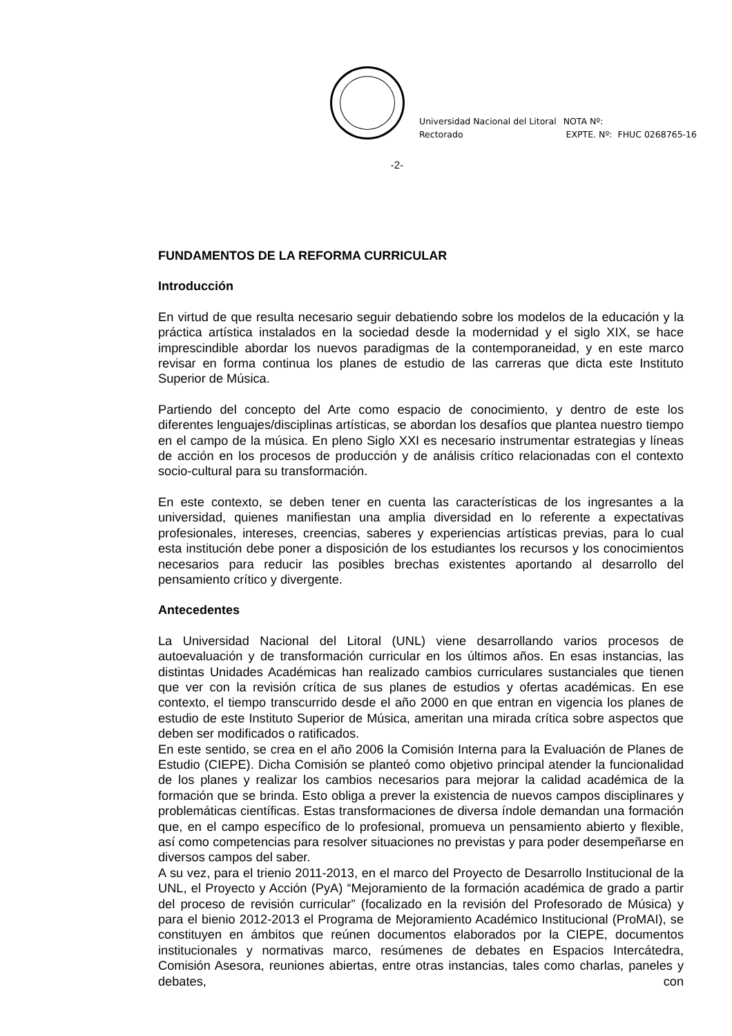Universidad Nacional del Litoral
Rectorado
NOTA Nº:
EXPTE. Nº: FHUC 0268765-16
-2-
FUNDAMENTOS DE LA REFORMA CURRICULAR
Introducción
En virtud de que resulta necesario seguir debatiendo sobre los modelos de la educación y la práctica artística instalados en la sociedad desde la modernidad y el siglo XIX, se hace imprescindible abordar los nuevos paradigmas de la contemporaneidad, y en este marco revisar en forma continua los planes de estudio de las carreras que dicta este Instituto Superior de Música.
Partiendo del concepto del Arte como espacio de conocimiento, y dentro de este los diferentes lenguajes/disciplinas artísticas, se abordan los desafíos que plantea nuestro tiempo en el campo de la música. En pleno Siglo XXI es necesario instrumentar estrategias y líneas de acción en los procesos de producción y de análisis crítico relacionadas con el contexto socio-cultural para su transformación.
En este contexto, se deben tener en cuenta las características de los ingresantes a la universidad, quienes manifiestan una amplia diversidad en lo referente a expectativas profesionales, intereses, creencias, saberes y experiencias artísticas previas, para lo cual esta institución debe poner a disposición de los estudiantes los recursos y los conocimientos necesarios para reducir las posibles brechas existentes aportando al desarrollo del pensamiento crítico y divergente.
Antecedentes
La Universidad Nacional del Litoral (UNL) viene desarrollando varios procesos de autoevaluación y de transformación curricular en los últimos años. En esas instancias, las distintas Unidades Académicas han realizado cambios curriculares sustanciales que tienen que ver con la revisión crítica de sus planes de estudios y ofertas académicas. En ese contexto, el tiempo transcurrido desde el año 2000 en que entran en vigencia los planes de estudio de este Instituto Superior de Música, ameritan una mirada crítica sobre aspectos que deben ser modificados o ratificados.
En este sentido, se crea en el año 2006 la Comisión Interna para la Evaluación de Planes de Estudio (CIEPE). Dicha Comisión se planteó como objetivo principal atender la funcionalidad de los planes y realizar los cambios necesarios para mejorar la calidad académica de la formación que se brinda. Esto obliga a prever la existencia de nuevos campos disciplinares y problemáticas científicas. Estas transformaciones de diversa índole demandan una formación que, en el campo específico de lo profesional, promueva un pensamiento abierto y flexible, así como competencias para resolver situaciones no previstas y para poder desempeñarse en diversos campos del saber.
A su vez, para el trienio 2011-2013, en el marco del Proyecto de Desarrollo Institucional de la UNL, el Proyecto y Acción (PyA) “Mejoramiento de la formación académica de grado a partir del proceso de revisión curricular” (focalizado en la revisión del Profesorado de Música) y para el bienio 2012-2013 el Programa de Mejoramiento Académico Institucional (ProMAI), se constituyen en ámbitos que reúnen documentos elaborados por la CIEPE, documentos institucionales y normativas marco, resúmenes de debates en Espacios Intercátedra, Comisión Asesora, reuniones abiertas, entre otras instancias, tales como charlas, paneles y debates, con